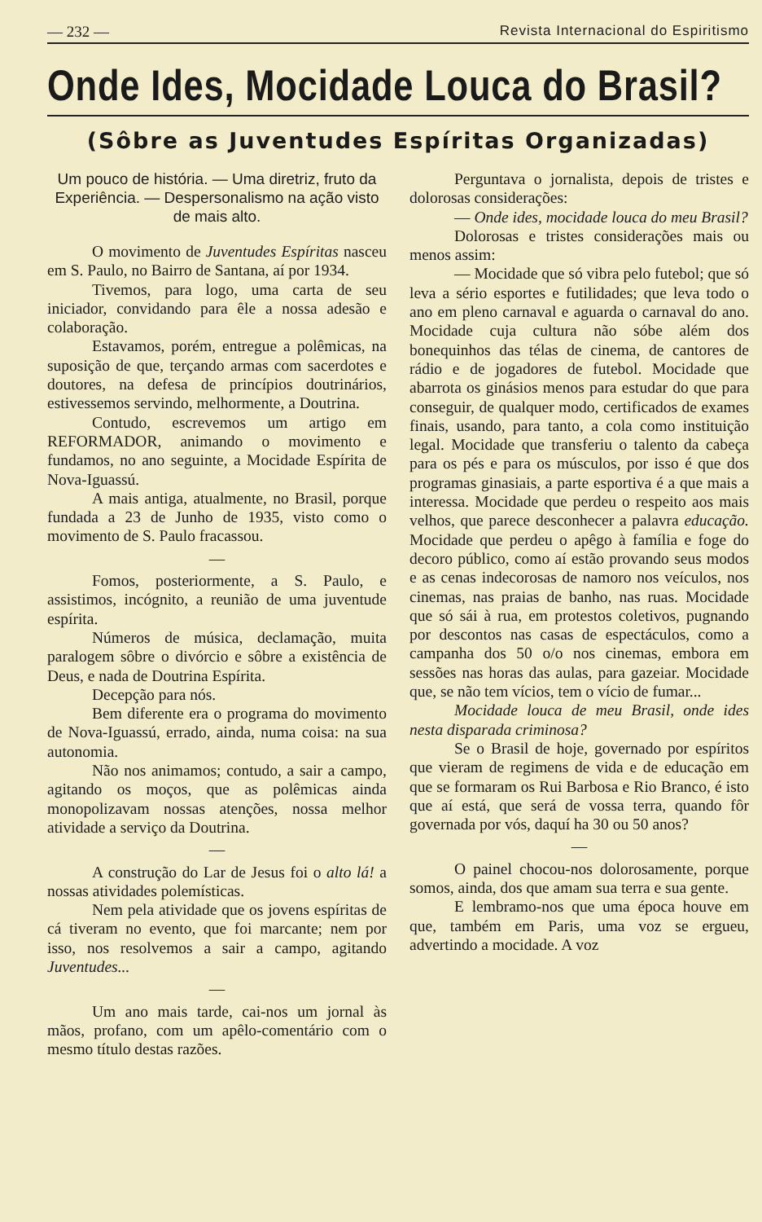— 232 — Revista Internacional do Espiritismo
Onde Ides, Mocidade Louca do Brasil?
(Sôbre as Juventudes Espíritas Organizadas)
Um pouco de história. — Uma diretriz, fruto da Experiência. — Despersonalismo na ação visto de mais alto.
O movimento de Juventudes Espíritas nasceu em S. Paulo, no Bairro de Santana, aí por 1934.
Tivemos, para logo, uma carta de seu iniciador, convidando para êle a nossa adesão e colaboração.
Estavamos, porém, entregue a polêmicas, na suposição de que, terçando armas com sacerdotes e doutores, na defesa de princípios doutrinários, estivessemos servindo, melhormente, a Doutrina.
Contudo, escrevemos um artigo em REFORMADOR, animando o movimento e fundamos, no ano seguinte, a Mocidade Espírita de Nova-Iguassú.
A mais antiga, atualmente, no Brasil, porque fundada a 23 de Junho de 1935, visto como o movimento de S. Paulo fracassou.
—
Fomos, posteriormente, a S. Paulo, e assistimos, incógnito, a reunião de uma juventude espírita.
Números de música, declamação, muita paralogem sôbre o divórcio e sôbre a existência de Deus, e nada de Doutrina Espírita.
Decepção para nós.
Bem diferente era o programa do movimento de Nova-Iguassú, errado, ainda, numa coisa: na sua autonomia.
Não nos animamos; contudo, a sair a campo, agitando os moços, que as polêmicas ainda monopolizavam nossas atenções, nossa melhor atividade a serviço da Doutrina.
—
A construção do Lar de Jesus foi o alto lá! a nossas atividades polemísticas.
Nem pela atividade que os jovens espíritas de cá tiveram no evento, que foi marcante; nem por isso, nos resolvemos a sair a campo, agitando Juventudes...
—
Um ano mais tarde, cai-nos um jornal às mãos, profano, com um apêlo-comentário com o mesmo título destas razões.
Perguntava o jornalista, depois de tristes e dolorosas considerações:
— Onde ides, mocidade louca do meu Brasil?
Dolorosas e tristes considerações mais ou menos assim:
— Mocidade que só vibra pelo futebol; que só leva a sério esportes e futilidades; que leva todo o ano em pleno carnaval e aguarda o carnaval do ano. Mocidade cuja cultura não sóbe além dos bonequinhos das télas de cinema, de cantores de rádio e de jogadores de futebol. Mocidade que abarrota os ginásios menos para estudar do que para conseguir, de qualquer modo, certificados de exames finais, usando, para tanto, a cola como instituição legal. Mocidade que transferiu o talento da cabeça para os pés e para os músculos, por isso é que dos programas ginasiais, a parte esportiva é a que mais a interessa. Mocidade que perdeu o respeito aos mais velhos, que parece desconhecer a palavra educação. Mocidade que perdeu o apêgo à família e foge do decoro público, como aí estão provando seus modos e as cenas indecorosas de namoro nos veículos, nos cinemas, nas praias de banho, nas ruas. Mocidade que só sái à rua, em protestos coletivos, pugnando por descontos nas casas de espectáculos, como a campanha dos 50 o/o nos cinemas, embora em sessões nas horas das aulas, para gazeiar. Mocidade que, se não tem vícios, tem o vício de fumar...
Mocidade louca de meu Brasil, onde ides nesta disparada criminosa?
Se o Brasil de hoje, governado por espíritos que vieram de regimens de vida e de educação em que se formaram os Rui Barbosa e Rio Branco, é isto que aí está, que será de vossa terra, quando fôr governada por vós, daquí ha 30 ou 50 anos?
—
O painel chocou-nos dolorosamente, porque somos, ainda, dos que amam sua terra e sua gente.
E lembramo-nos que uma época houve em que, também em Paris, uma voz se ergueu, advertindo a mocidade. A voz